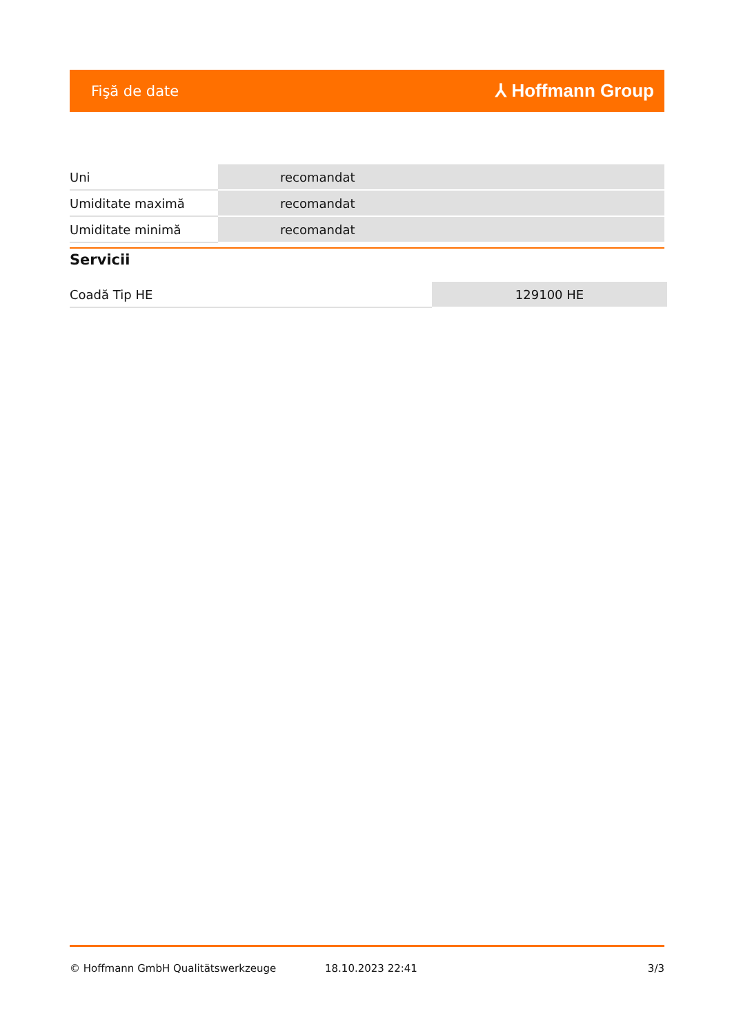Fişă de date
⅄ Hoffmann Group
| Uni | recomandat |
| Umiditate maximă | recomandat |
| Umiditate minimă | recomandat |
Servicii
| Coadă Tip HE | 129100 HE |
© Hoffmann GmbH Qualitätswerkzeuge 18.10.2023 22:41 3/3